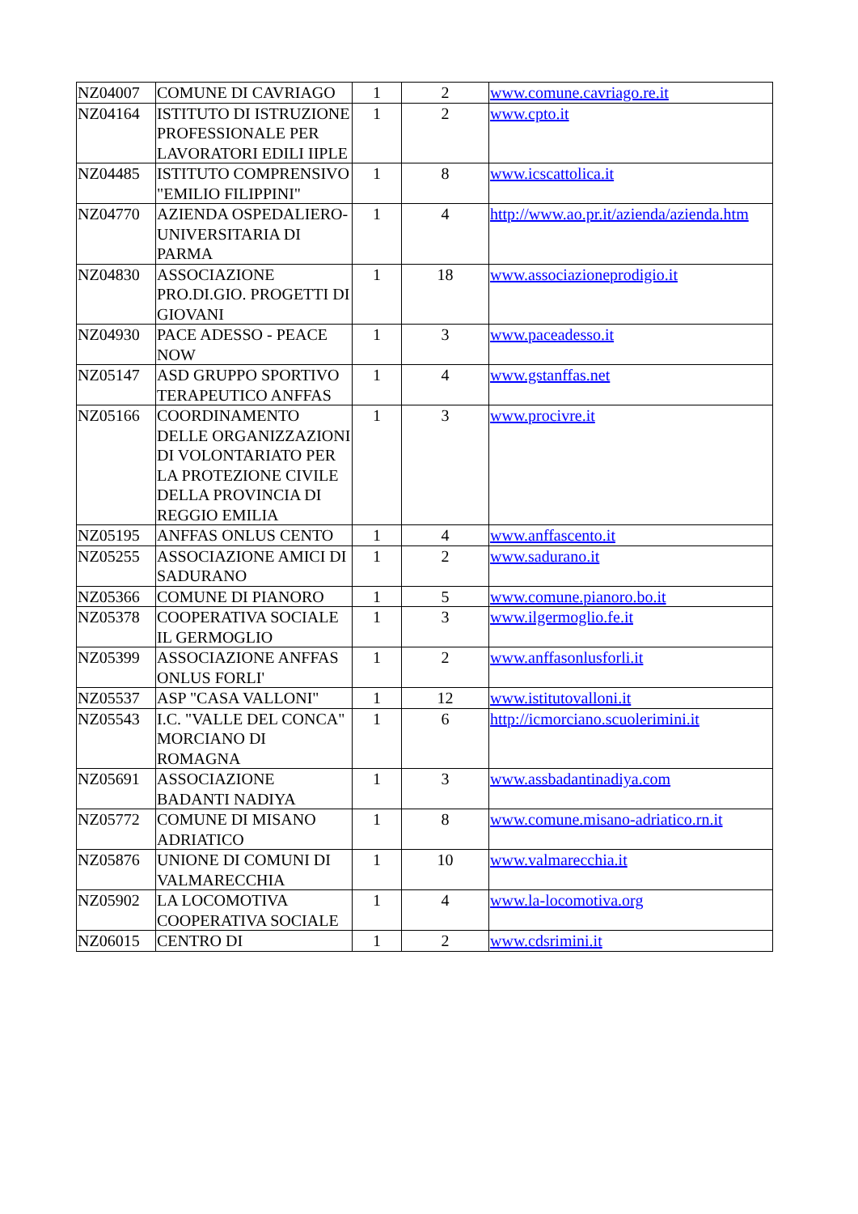| NZ04007 | COMUNE DI CAVRIAGO | 1 | 2 | www.comune.cavriago.re.it |
| NZ04164 | ISTITUTO DI ISTRUZIONE PROFESSIONALE PER LAVORATORI EDILI IIPLE | 1 | 2 | www.cpto.it |
| NZ04485 | ISTITUTO COMPRENSIVO "EMILIO FILIPPINI" | 1 | 8 | www.icscattolica.it |
| NZ04770 | AZIENDA OSPEDALIERO-UNIVERSITARIA DI PARMA | 1 | 4 | http://www.ao.pr.it/azienda/azienda.htm |
| NZ04830 | ASSOCIAZIONE PRO.DI.GIO. PROGETTI DI GIOVANI | 1 | 18 | www.associazioneprodigio.it |
| NZ04930 | PACE ADESSO - PEACE NOW | 1 | 3 | www.paceadesso.it |
| NZ05147 | ASD GRUPPO SPORTIVO TERAPEUTICO ANFFAS | 1 | 4 | www.gstanffas.net |
| NZ05166 | COORDINAMENTO DELLE ORGANIZZAZIONI DI VOLONTARIATO PER LA PROTEZIONE CIVILE DELLA PROVINCIA DI REGGIO EMILIA | 1 | 3 | www.procivre.it |
| NZ05195 | ANFFAS ONLUS CENTO | 1 | 4 | www.anffascento.it |
| NZ05255 | ASSOCIAZIONE AMICI DI SADURANO | 1 | 2 | www.sadurano.it |
| NZ05366 | COMUNE DI PIANORO | 1 | 5 | www.comune.pianoro.bo.it |
| NZ05378 | COOPERATIVA SOCIALE IL GERMOGLIO | 1 | 3 | www.ilgermoglio.fe.it |
| NZ05399 | ASSOCIAZIONE ANFFAS ONLUS FORLI' | 1 | 2 | www.anffasonlusforli.it |
| NZ05537 | ASP "CASA VALLONI" | 1 | 12 | www.istitutovalloni.it |
| NZ05543 | I.C. "VALLE DEL CONCA" MORCIANO DI ROMAGNA | 1 | 6 | http://icmorciano.scuolerimini.it |
| NZ05691 | ASSOCIAZIONE BADANTI NADIYA | 1 | 3 | www.assbadantinadiya.com |
| NZ05772 | COMUNE DI MISANO ADRIATICO | 1 | 8 | www.comune.misano-adriatico.rn.it |
| NZ05876 | UNIONE DI COMUNI DI VALMARECCHIA | 1 | 10 | www.valmarecchia.it |
| NZ05902 | LA LOCOMOTIVA COOPERATIVA SOCIALE | 1 | 4 | www.la-locomotiva.org |
| NZ06015 | CENTRO DI | 1 | 2 | www.cdsrimini.it |